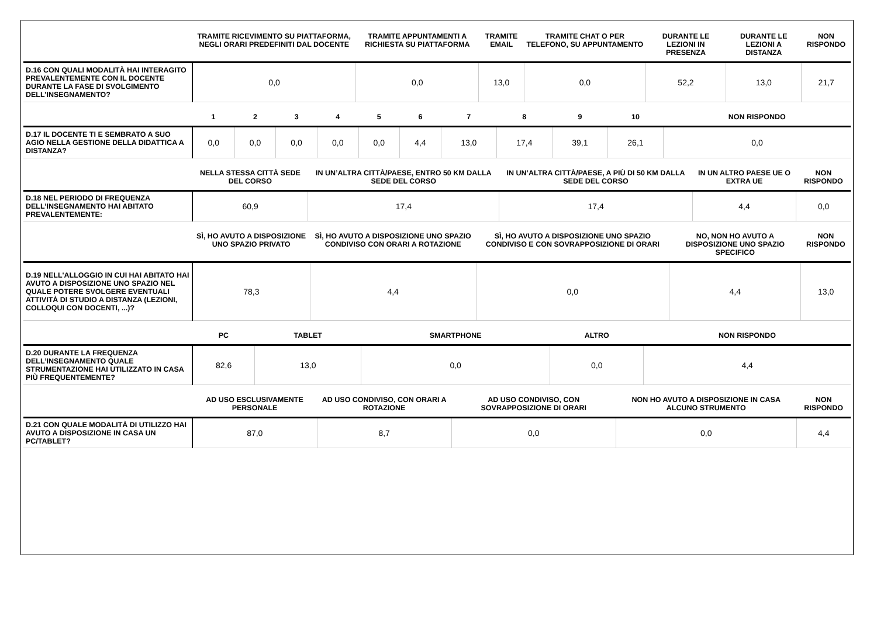| | TRAMITE RICEVIMENTO SU PIATTAFORMA, NEGLI ORARI PREDEFINITI DAL DOCENTE | TRAMITE APPUNTAMENTI A RICHIESTA SU PIATTAFORMA | TRAMITE EMAIL | TRAMITE CHAT O PER TELEFONO, SU APPUNTAMENTO | DURANTE LE LEZIONI IN PRESENZA | DURANTE LE LEZIONI A DISTANZA | NON RISPONDO |
| --- | --- | --- | --- | --- | --- | --- | --- |
| D.16 CON QUALI MODALITÀ HAI INTERAGITO PREVALENTEMENTE CON IL DOCENTE DURANTE LA FASE DI SVOLGIMENTO DELL’INSEGNAMENTO? | 0,0 | 0,0 | 13,0 | 0,0 | 52,2 | 13,0 | 21,7 |
| | 1 | 2 | 3 | 4 | 5 | 6 | 7 | 8 | 9 | 10 | NON RISPONDO |
| --- | --- | --- | --- | --- | --- | --- | --- | --- | --- | --- | --- |
| D.17 IL DOCENTE TI E SEMBRATO A SUO AGIO NELLA GESTIONE DELLA DIDATTICA A DISTANZA? | 0,0 | 0,0 | 0,0 | 0,0 | 0,0 | 4,4 | 13,0 | 17,4 | 39,1 | 26,1 | 0,0 |
| | NELLA STESSA CITTÀ SEDE DEL CORSO | IN UN’ALTRA CITTÀ/PAESE, ENTRO 50 KM DALLA SEDE DEL CORSO | IN UN’ALTRA CITTÀ/PAESE, A PIÙ DI 50 KM DALLA SEDE DEL CORSO | IN UN ALTRO PAESE UE O EXTRA UE | NON RISPONDO |
| --- | --- | --- | --- | --- | --- |
| D.18 NEL PERIODO DI FREQUENZA DELL’INSEGNAMENTO HAI ABITATO PREVALENTEMENTE: | 60,9 | 17,4 | 17,4 | 4,4 | 0,0 |
| | SÌ, HO AVUTO A DISPOSIZIONE UNO SPAZIO PRIVATO | SÌ, HO AVUTO A DISPOSIZIONE UNO SPAZIO CONDIVISO CON ORARI A ROTAZIONE | SÌ, HO AVUTO A DISPOSIZIONE UNO SPAZIO CONDIVISO E CON SOVRAPPOSIZIONE DI ORARI | NO, NON HO AVUTO A DISPOSIZIONE UNO SPAZIO SPECIFICO | NON RISPONDO |
| --- | --- | --- | --- | --- | --- |
| D.19 NELL'ALLOGGIO IN CUI HAI ABITATO HAI AVUTO A DISPOSIZIONE UNO SPAZIO NEL QUALE POTERE SVOLGERE EVENTUALI ATTIVITÀ DI STUDIO A DISTANZA (LEZIONI, COLLOQUI CON DOCENTI, ...)? | 78,3 | 4,4 | 0,0 | 4,4 | 13,0 |
| | PC | TABLET | SMARTPHONE | ALTRO | NON RISPONDO |
| --- | --- | --- | --- | --- | --- |
| D.20 DURANTE LA FREQUENZA DELL’INSEGNAMENTO QUALE STRUMENTAZIONE HAI UTILIZZATO IN CASA PIÙ FREQUENTEMENTE? | 82,6 | 13,0 | 0,0 | 0,0 | 4,4 |
| | AD USO ESCLUSIVAMENTE PERSONALE | AD USO CONDIVISO, CON ORARI A ROTAZIONE | AD USO CONDIVISO, CON SOVRAPPOSIZIONE DI ORARI | NON HO AVUTO A DISPOSIZIONE IN CASA ALCUNO STRUMENTO | NON RISPONDO |
| --- | --- | --- | --- | --- | --- |
| D.21 CON QUALE MODALITÀ DI UTILIZZO HAI AVUTO A DISPOSIZIONE IN CASA UN PC/TABLET? | 87,0 | 8,7 | 0,0 | 0,0 | 4,4 |